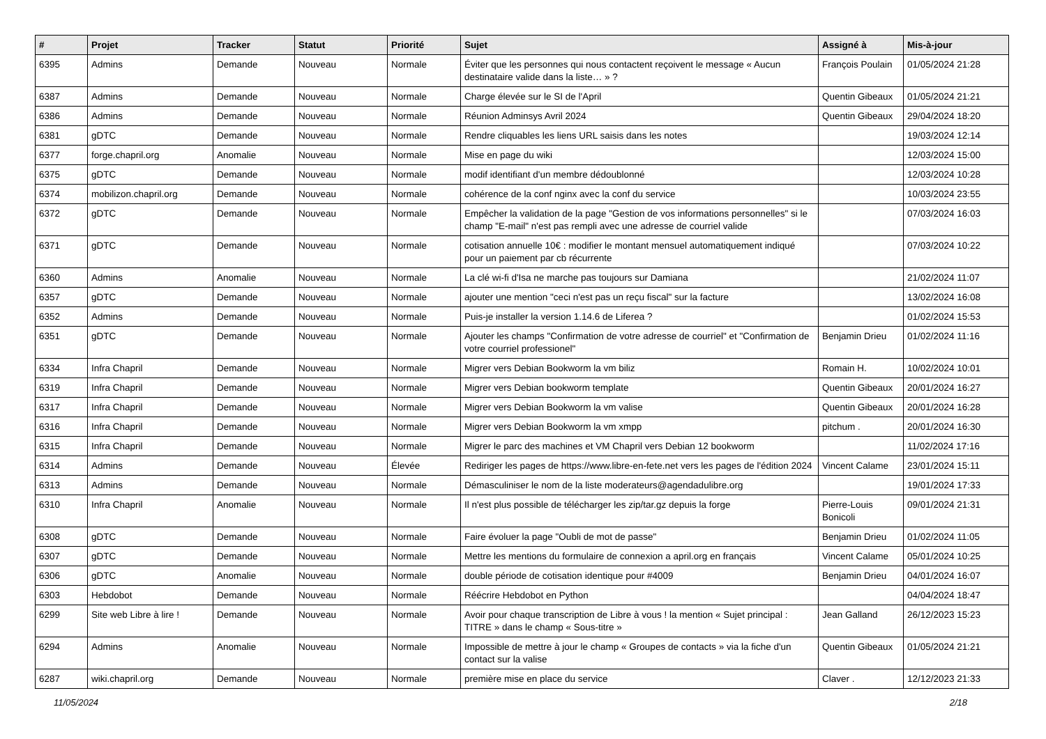| # | Projet | Tracker | Statut | Priorité | Sujet | Assigné à | Mis-à-jour |
| --- | --- | --- | --- | --- | --- | --- | --- |
| 6395 | Admins | Demande | Nouveau | Normale | Éviter que les personnes qui nous contactent reçoivent le message « Aucun destinataire valide dans la liste… » ? | François Poulain | 01/05/2024 21:28 |
| 6387 | Admins | Demande | Nouveau | Normale | Charge élevée sur le SI de l'April | Quentin Gibeaux | 01/05/2024 21:21 |
| 6386 | Admins | Demande | Nouveau | Normale | Réunion Adminsys Avril 2024 | Quentin Gibeaux | 29/04/2024 18:20 |
| 6381 | gDTC | Demande | Nouveau | Normale | Rendre cliquables les liens URL saisis dans les notes | | 19/03/2024 12:14 |
| 6377 | forge.chapril.org | Anomalie | Nouveau | Normale | Mise en page du wiki | | 12/03/2024 15:00 |
| 6375 | gDTC | Demande | Nouveau | Normale | modif identifiant d'un membre dédoublonné | | 12/03/2024 10:28 |
| 6374 | mobilizon.chapril.org | Demande | Nouveau | Normale | cohérence de la conf nginx avec la conf du service | | 10/03/2024 23:55 |
| 6372 | gDTC | Demande | Nouveau | Normale | Empêcher la validation de la page "Gestion de vos informations personnelles" si le champ "E-mail" n'est pas rempli avec une adresse de courriel valide | | 07/03/2024 16:03 |
| 6371 | gDTC | Demande | Nouveau | Normale | cotisation annuelle 10€ : modifier le montant mensuel automatiquement indiqué pour un paiement par cb récurrente | | 07/03/2024 10:22 |
| 6360 | Admins | Anomalie | Nouveau | Normale | La clé wi-fi d'Isa ne marche pas toujours sur Damiana | | 21/02/2024 11:07 |
| 6357 | gDTC | Demande | Nouveau | Normale | ajouter une mention "ceci n'est pas un reçu fiscal" sur la facture | | 13/02/2024 16:08 |
| 6352 | Admins | Demande | Nouveau | Normale | Puis-je installer la version 1.14.6 de Liferea ? | | 01/02/2024 15:53 |
| 6351 | gDTC | Demande | Nouveau | Normale | Ajouter les champs "Confirmation de votre adresse de courriel" et "Confirmation de votre courriel professionel" | Benjamin Drieu | 01/02/2024 11:16 |
| 6334 | Infra Chapril | Demande | Nouveau | Normale | Migrer vers Debian Bookworm la vm biliz | Romain H. | 10/02/2024 10:01 |
| 6319 | Infra Chapril | Demande | Nouveau | Normale | Migrer vers Debian bookworm template | Quentin Gibeaux | 20/01/2024 16:27 |
| 6317 | Infra Chapril | Demande | Nouveau | Normale | Migrer vers Debian Bookworm la vm valise | Quentin Gibeaux | 20/01/2024 16:28 |
| 6316 | Infra Chapril | Demande | Nouveau | Normale | Migrer vers Debian Bookworm la vm xmpp | pitchum . | 20/01/2024 16:30 |
| 6315 | Infra Chapril | Demande | Nouveau | Normale | Migrer le parc des machines et VM Chapril vers Debian 12 bookworm | | 11/02/2024 17:16 |
| 6314 | Admins | Demande | Nouveau | Élevée | Rediriger les pages de https://www.libre-en-fete.net vers les pages de l'édition 2024 | Vincent Calame | 23/01/2024 15:11 |
| 6313 | Admins | Demande | Nouveau | Normale | Démasculiniser le nom de la liste moderateurs@agendadulibre.org | | 19/01/2024 17:33 |
| 6310 | Infra Chapril | Anomalie | Nouveau | Normale | Il n'est plus possible de télécharger les zip/tar.gz depuis la forge | Pierre-Louis Bonicoli | 09/01/2024 21:31 |
| 6308 | gDTC | Demande | Nouveau | Normale | Faire évoluer la page "Oubli de mot de passe" | Benjamin Drieu | 01/02/2024 11:05 |
| 6307 | gDTC | Demande | Nouveau | Normale | Mettre les mentions du formulaire de connexion a april.org en français | Vincent Calame | 05/01/2024 10:25 |
| 6306 | gDTC | Anomalie | Nouveau | Normale | double période de cotisation identique pour #4009 | Benjamin Drieu | 04/01/2024 16:07 |
| 6303 | Hebdobot | Demande | Nouveau | Normale | Réécrire Hebdobot en Python | | 04/04/2024 18:47 |
| 6299 | Site web Libre à lire ! | Demande | Nouveau | Normale | Avoir pour chaque transcription de Libre à vous ! la mention « Sujet principal : TITRE » dans le champ « Sous-titre » | Jean Galland | 26/12/2023 15:23 |
| 6294 | Admins | Anomalie | Nouveau | Normale | Impossible de mettre à jour le champ « Groupes de contacts » via la fiche d'un contact sur la valise | Quentin Gibeaux | 01/05/2024 21:21 |
| 6287 | wiki.chapril.org | Demande | Nouveau | Normale | première mise en place du service | Claver . | 12/12/2023 21:33 |
11/05/2024 2/18